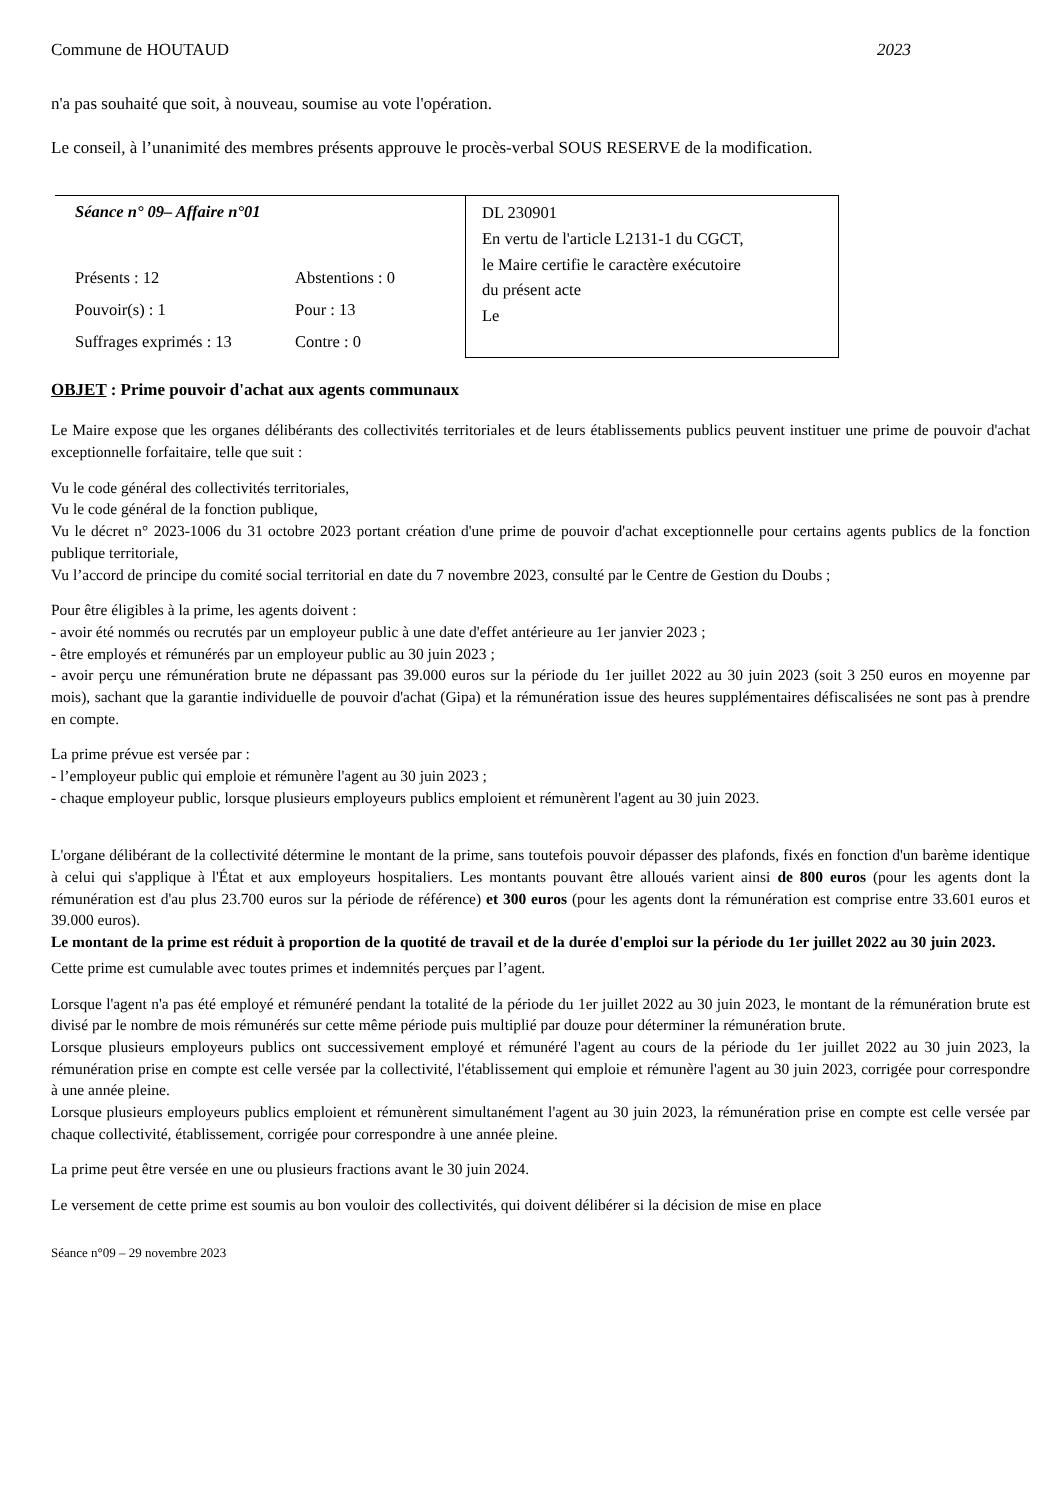Commune de HOUTAUD 2023
n'a pas souhaité que soit, à nouveau, soumise au vote l'opération.
Le conseil, à l’unanimité des membres présents approuve le procès-verbal SOUS RESERVE de la modification.
| Séance n° 09– Affaire n°01 | | DL 230901 En vertu de l'article L2131-1 du CGCT, le Maire certifie le caractère exécutoire du présent acte Le |
| Présents : 12 | Abstentions : 0 | |
| Pouvoir(s) : 1 | Pour : 13 | |
| Suffrages exprimés : 13 | Contre : 0 | |
OBJET : Prime pouvoir d'achat aux agents communaux
Le Maire expose que les organes délibérants des collectivités territoriales et de leurs établissements publics peuvent instituer une prime de pouvoir d'achat exceptionnelle forfaitaire, telle que suit :
Vu le code général des collectivités territoriales,
Vu le code général de la fonction publique,
Vu le décret n° 2023-1006 du 31 octobre 2023 portant création d'une prime de pouvoir d'achat exceptionnelle pour certains agents publics de la fonction publique territoriale,
Vu l’accord de principe du comité social territorial en date du 7 novembre 2023, consulté par le Centre de Gestion du Doubs ;
Pour être éligibles à la prime, les agents doivent :
- avoir été nommés ou recrutés par un employeur public à une date d'effet antérieure au 1er janvier 2023 ;
- être employés et rémunérés par un employeur public au 30 juin 2023 ;
- avoir perçu une rémunération brute ne dépassant pas 39.000 euros sur la période du 1er juillet 2022 au 30 juin 2023 (soit 3 250 euros en moyenne par mois), sachant que la garantie individuelle de pouvoir d'achat (Gipa) et la rémunération issue des heures supplémentaires défiscalisées ne sont pas à prendre en compte.
La prime prévue est versée par :
- l’employeur public qui emploie et rémunère l'agent au 30 juin 2023 ;
- chaque employeur public, lorsque plusieurs employeurs publics emploient et rémunèrent l'agent au 30 juin 2023.
L'organe délibérant de la collectivité détermine le montant de la prime, sans toutefois pouvoir dépasser des plafonds, fixés en fonction d'un barème identique à celui qui s'applique à l'État et aux employeurs hospitaliers. Les montants pouvant être alloués varient ainsi de 800 euros (pour les agents dont la rémunération est d'au plus 23.700 euros sur la période de référence) et 300 euros (pour les agents dont la rémunération est comprise entre 33.601 euros et 39.000 euros).
Le montant de la prime est réduit à proportion de la quotité de travail et de la durée d'emploi sur la période du 1er juillet 2022 au 30 juin 2023.
Cette prime est cumulable avec toutes primes et indemnités perçues par l’agent.
Lorsque l'agent n'a pas été employé et rémunéré pendant la totalité de la période du 1er juillet 2022 au 30 juin 2023, le montant de la rémunération brute est divisé par le nombre de mois rémunérés sur cette même période puis multiplié par douze pour déterminer la rémunération brute.
Lorsque plusieurs employeurs publics ont successivement employé et rémunéré l'agent au cours de la période du 1er juillet 2022 au 30 juin 2023, la rémunération prise en compte est celle versée par la collectivité, l'établissement qui emploie et rémunère l'agent au 30 juin 2023, corrigée pour correspondre à une année pleine.
Lorsque plusieurs employeurs publics emploient et rémunèrent simultanément l'agent au 30 juin 2023, la rémunération prise en compte est celle versée par chaque collectivité, établissement, corrigée pour correspondre à une année pleine.
La prime peut être versée en une ou plusieurs fractions avant le 30 juin 2024.
Le versement de cette prime est soumis au bon vouloir des collectivités, qui doivent délibérer si la décision de mise en place
Séance n°09 – 29 novembre 2023